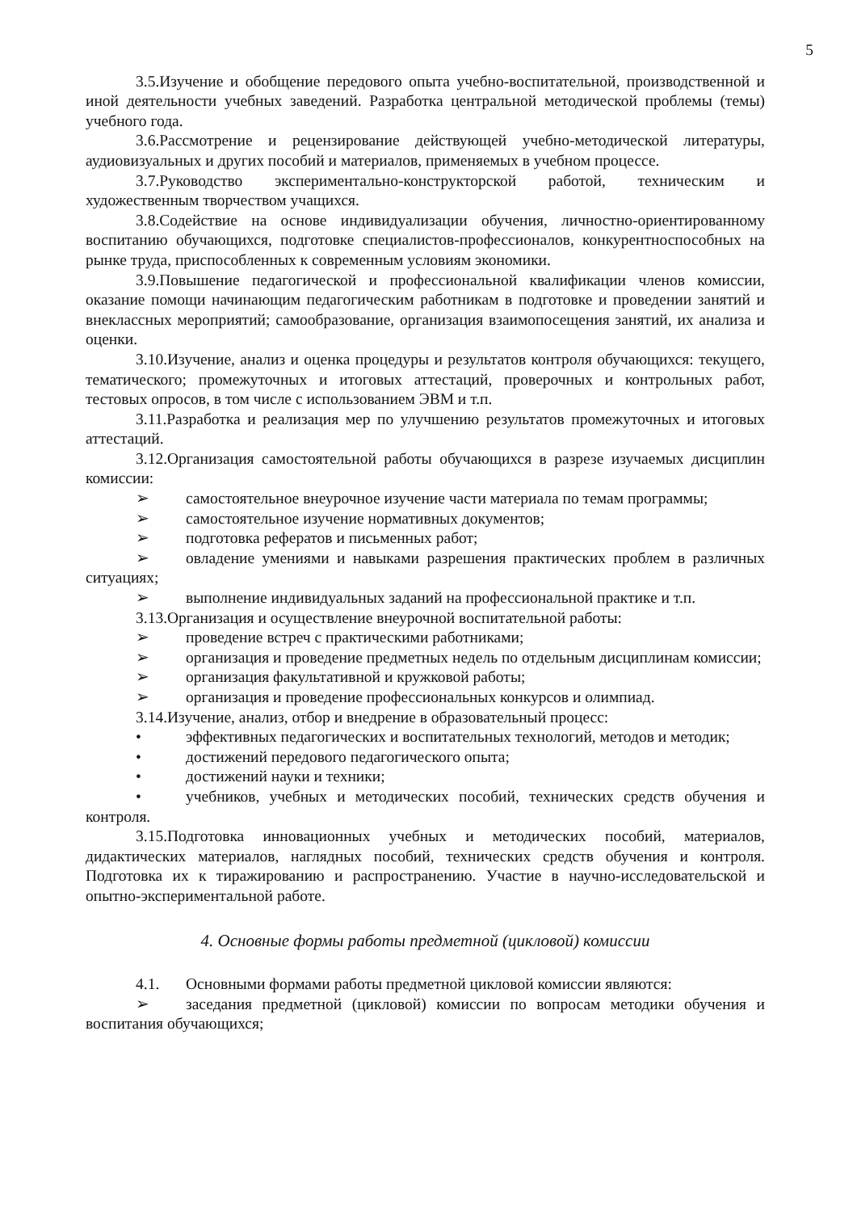5
3.5.Изучение и обобщение передового опыта учебно-воспитательной, производственной и иной деятельности учебных заведений. Разработка центральной методической проблемы (темы) учебного года.
3.6.Рассмотрение и рецензирование действующей учебно-методической литературы, аудиовизуальных и других пособий и материалов, применяемых в учебном процессе.
3.7.Руководство экспериментально-конструкторской работой, техническим и художественным творчеством учащихся.
3.8.Содействие на основе индивидуализации обучения, личностно-ориентированному воспитанию обучающихся, подготовке специалистов-профессионалов, конкурентноспособных на рынке труда, приспособленных к современным условиям экономики.
3.9.Повышение педагогической и профессиональной квалификации членов комиссии, оказание помощи начинающим педагогическим работникам в подготовке и проведении занятий и внеклассных мероприятий; самообразование, организация взаимопосещения занятий, их анализа и оценки.
3.10.Изучение, анализ и оценка процедуры и результатов контроля обучающихся: текущего, тематического; промежуточных и итоговых аттестаций, проверочных и контрольных работ, тестовых опросов, в том числе с использованием ЭВМ и т.п.
3.11.Разработка и реализация мер по улучшению результатов промежуточных и итоговых аттестаций.
3.12.Организация самостоятельной работы обучающихся в разрезе изучаемых дисциплин комиссии:
➢ самостоятельное внеурочное изучение части материала по темам программы;
➢ самостоятельное изучение нормативных документов;
➢ подготовка рефератов и письменных работ;
➢ овладение умениями и навыками разрешения практических проблем в различных ситуациях;
➢ выполнение индивидуальных заданий на профессиональной практике и т.п.
3.13.Организация и осуществление внеурочной воспитательной работы:
➢ проведение встреч с практическими работниками;
➢ организация и проведение предметных недель по отдельным дисциплинам комиссии;
➢ организация факультативной и кружковой работы;
➢ организация и проведение профессиональных конкурсов и олимпиад.
3.14.Изучение, анализ, отбор и внедрение в образовательный процесс:
• эффективных педагогических и воспитательных технологий, методов и методик;
• достижений передового педагогического опыта;
• достижений науки и техники;
• учебников, учебных и методических пособий, технических средств обучения и контроля.
3.15.Подготовка инновационных учебных и методических пособий, материалов, дидактических материалов, наглядных пособий, технических средств обучения и контроля. Подготовка их к тиражированию и распространению. Участие в научно-исследовательской и опытно-экспериментальной работе.
4. Основные формы работы предметной (цикловой) комиссии
4.1. Основными формами работы предметной цикловой комиссии являются:
➢ заседания предметной (цикловой) комиссии по вопросам методики обучения и воспитания обучающихся;